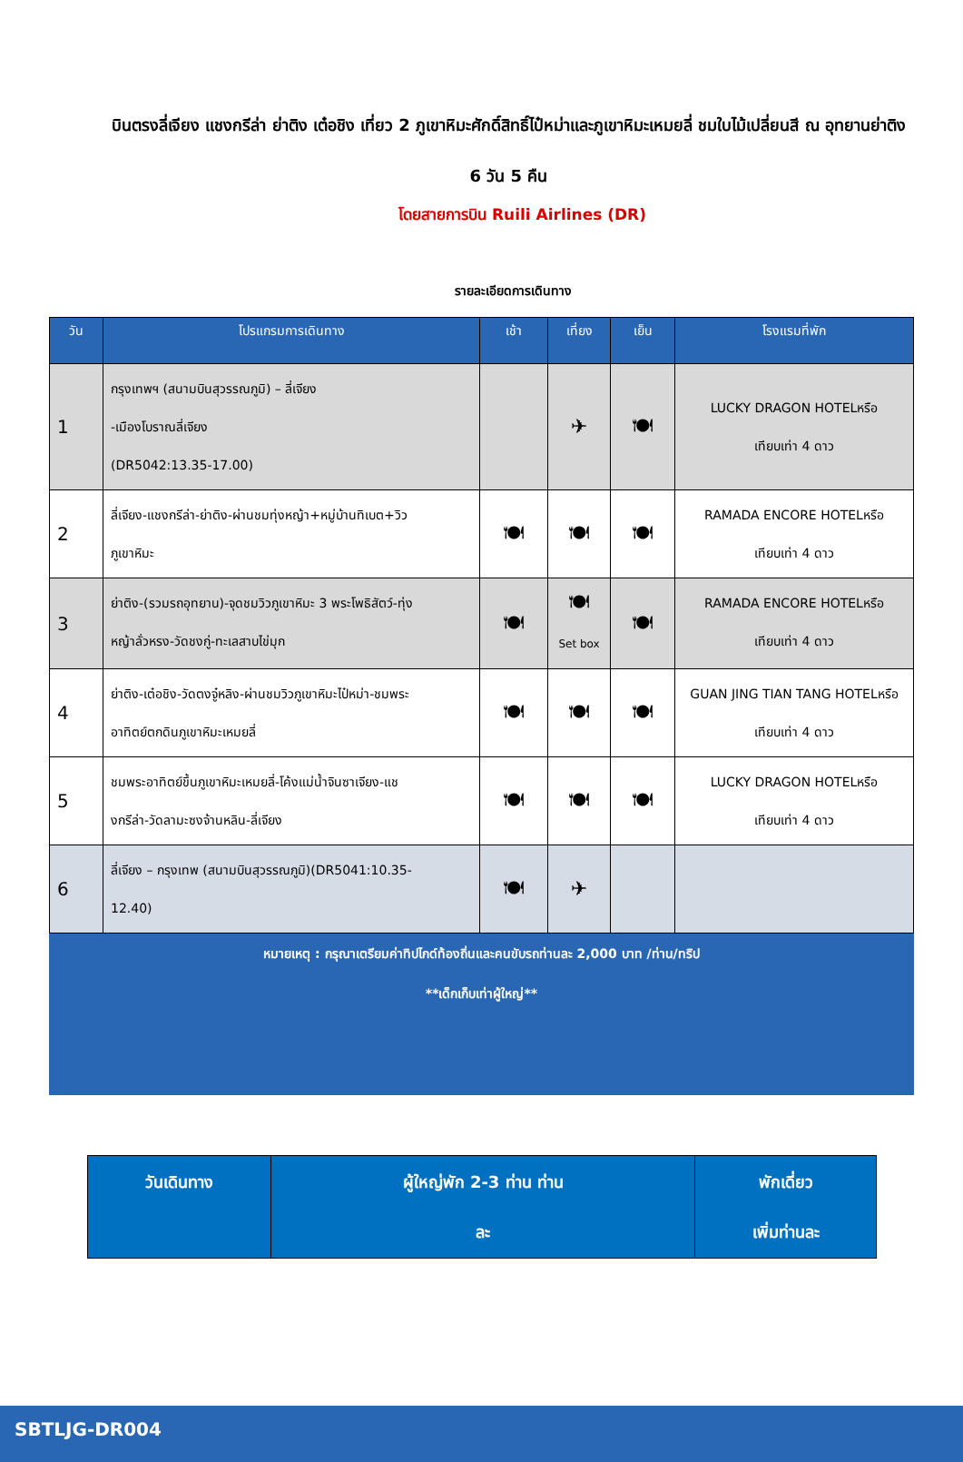บินตรงลี่เจียง แชงกรีล่า ย่าติง เต๋อชิง เที่ยว 2 ภูเขาหิมะศักดิ์สิทธิ์ไป๋หม่าและภูเขาหิมะเหมยลี่ ชมใบไม้เปลี่ยนสี ณ อุทยานย่าติง 6 วัน 5 คืน
โดยสายการบิน Ruili Airlines (DR)
รายละเอียดการเดินทาง
| วัน | โปรแกรมการเดินทาง | เช้า | เที่ยง | เย็น | โรงแรมที่พัก |
| --- | --- | --- | --- | --- | --- |
| 1 | กรุงเทพฯ (สนามบินสุวรรณภูมิ) – ลี่เจียง -เมืองโบราณลี่เจียง (DR5042:13.35-17.00) | | ✈ | 🍽 | LUCKY DRAGON HOTELหรือ เทียบเท่า 4 ดาว |
| 2 | ลี่เจียง-แชงกรีล่า-ย่าติง-ผ่านชมทุ่งหญ้า+หมู่บ้านทิเบต+วิว ภูเขาหิมะ | 🍽 | 🍽 | 🍽 | RAMADA ENCORE HOTELหรือ เทียบเท่า 4 ดาว |
| 3 | ย่าติง-(รวมรถอุทยาน)-จุดชมวิวภูเขาหิมะ 3 พระโพธิสัตว์-ทุ่ง หญ้าลั่วหรง-วัดชงกู่-ทะเลสาบไข่มุก | 🍽 | 🍽 Set box | 🍽 | RAMADA ENCORE HOTELหรือ เทียบเท่า 4 ดาว |
| 4 | ย่าติง-เต๋อชิง-วัดตงจู๋หลิง-ผ่านชมวิวภูเขาหิมะไป๋หม่า-ชมพระ อาทิตย์ตกดินภูเขาหิมะเหมยลี่ | 🍽 | 🍽 | 🍽 | GUAN JING TIAN TANG HOTELหรือ เทียบเท่า 4 ดาว |
| 5 | ชมพระอาทิตย์ขึ้นภูเขาหิมะเหมยลี่-โค้งแม่น้ำจินซาเจียง-แช งกรีล่า-วัดลามะซงจ้านหลิน-ลี่เจียง | 🍽 | 🍽 | 🍽 | LUCKY DRAGON HOTELหรือ เทียบเท่า 4 ดาว |
| 6 | ลี่เจียง – กรุงเทพ (สนามบินสุวรรณภูมิ)(DR5041:10.35- 12.40) | 🍽 | ✈ | | |
หมายเหตุ : กรุณาเตรียมค่าทิปไกด์ท้องถิ่นและคนขับรถท่านละ 2,000 บาท /ท่าน/ทริป
**เด็กเก็บเท่าผู้ใหญ่**
| วันเดินทาง | ผู้ใหญ่พัก 2-3 ท่าน ท่าน ละ | พักเดี่ยว เพิ่มท่านละ |
| --- | --- | --- |
SBTLJG-DR004